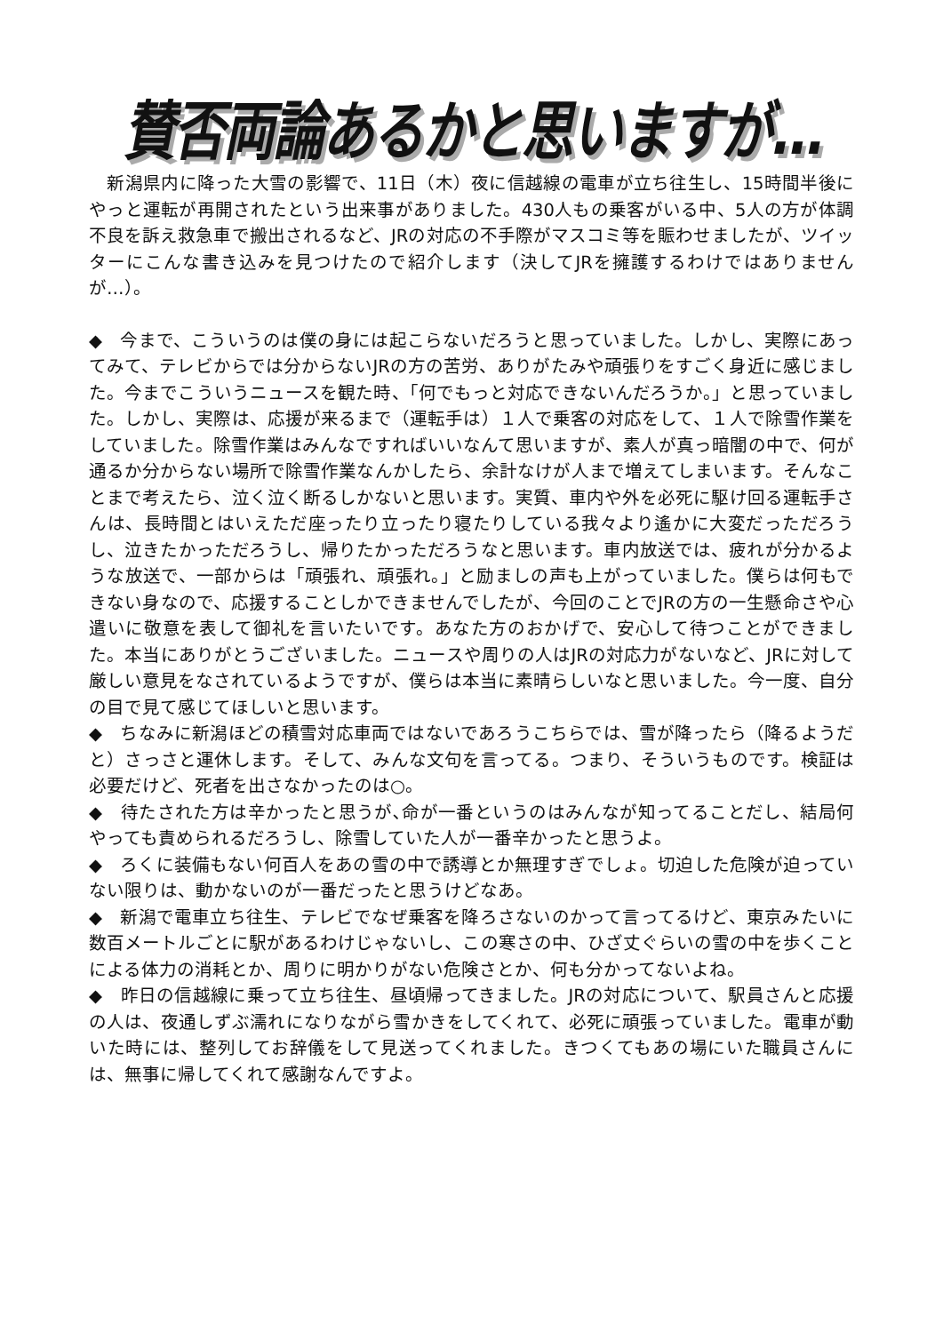賛否両論あるかと思いますが…
　新潟県内に降った大雪の影響で、11日（木）夜に信越線の電車が立ち往生し、15時間半後にやっと運転が再開されたという出来事がありました。430人もの乗客がいる中、5人の方が体調不良を訴え救急車で搬出されるなど、JRの対応の不手際がマスコミ等を賑わせましたが、ツイッターにこんな書き込みを見つけたので紹介します（決してJRを擁護するわけではありませんが…）。
◆　今まで、こういうのは僕の身には起こらないだろうと思っていました。しかし、実際にあってみて、テレビからでは分からないJRの方の苦労、ありがたみや頑張りをすごく身近に感じました。今までこういうニュースを観た時、「何でもっと対応できないんだろうか。」と思っていました。しかし、実際は、応援が来るまで（運転手は）１人で乗客の対応をして、１人で除雪作業をしていました。除雪作業はみんなですればいいなんて思いますが、素人が真っ暗闇の中で、何が通るか分からない場所で除雪作業なんかしたら、余計なけが人まで増えてしまいます。そんなことまで考えたら、泣く泣く断るしかないと思います。実質、車内や外を必死に駆け回る運転手さんは、長時間とはいえただ座ったり立ったり寝たりしている我々より遙かに大変だっただろうし、泣きたかっただろうし、帰りたかっただろうなと思います。車内放送では、疲れが分かるような放送で、一部からは「頑張れ、頑張れ。」と励ましの声も上がっていました。僕らは何もできない身なので、応援することしかできませんでしたが、今回のことでJRの方の一生懸命さや心遣いに敬意を表して御礼を言いたいです。あなた方のおかげで、安心して待つことができました。本当にありがとうございました。ニュースや周りの人はJRの対応力がないなど、JRに対して厳しい意見をなされているようですが、僕らは本当に素晴らしいなと思いました。今一度、自分の目で見て感じてほしいと思います。
◆　ちなみに新潟ほどの積雪対応車両ではないであろうこちらでは、雪が降ったら（降るようだと）さっさと運休します。そして、みんな文句を言ってる。つまり、そういうものです。検証は必要だけど、死者を出さなかったのは○。
◆　待たされた方は辛かったと思うが､命が一番というのはみんなが知ってることだし、結局何やっても責められるだろうし、除雪していた人が一番辛かったと思うよ。
◆　ろくに装備もない何百人をあの雪の中で誘導とか無理すぎでしょ。切迫した危険が迫っていない限りは、動かないのが一番だったと思うけどなあ。
◆　新潟で電車立ち往生、テレビでなぜ乗客を降ろさないのかって言ってるけど、東京みたいに数百メートルごとに駅があるわけじゃないし、この寒さの中、ひざ丈ぐらいの雪の中を歩くことによる体力の消耗とか、周りに明かりがない危険さとか、何も分かってないよね。
◆　昨日の信越線に乗って立ち往生、昼頃帰ってきました。JRの対応について、駅員さんと応援の人は、夜通しずぶ濡れになりながら雪かきをしてくれて、必死に頑張っていました。電車が動いた時には、整列してお辞儀をして見送ってくれました。きつくてもあの場にいた職員さんには、無事に帰してくれて感謝なんですよ。